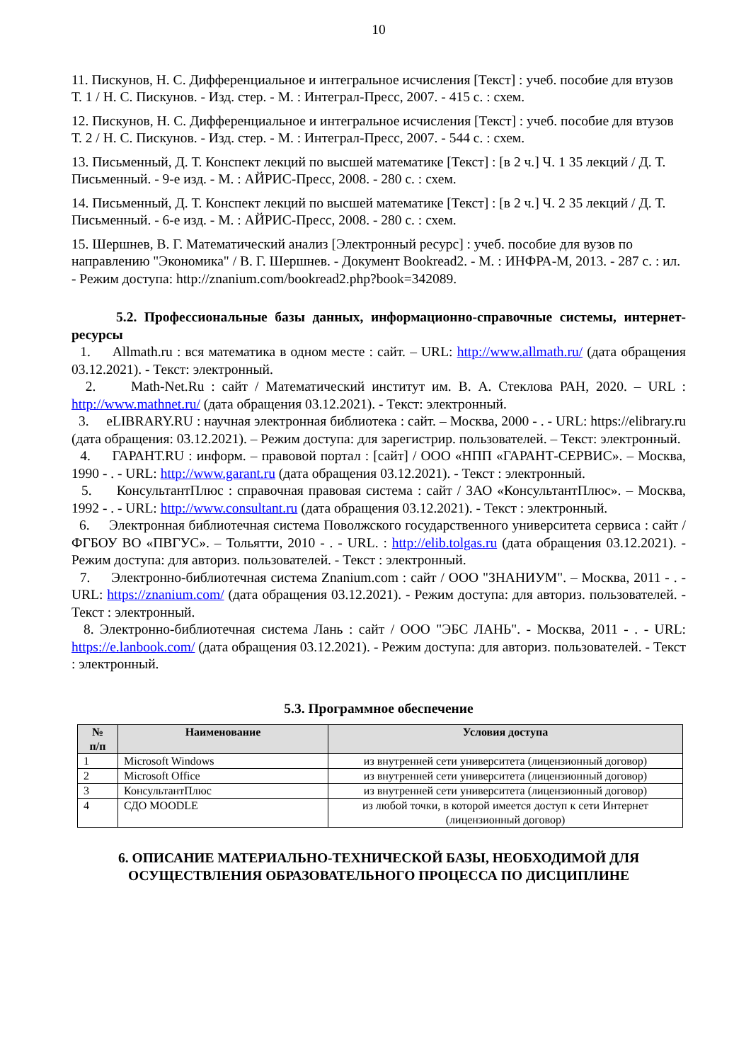10
11. Пискунов, Н. С. Дифференциальное и интегральное исчисления [Текст] : учеб. пособие для втузов Т. 1 / Н. С. Пискунов. - Изд. стер. - М. : Интеграл-Пресс, 2007. - 415 с. : схем.
12. Пискунов, Н. С. Дифференциальное и интегральное исчисления [Текст] : учеб. пособие для втузов Т. 2 / Н. С. Пискунов. - Изд. стер. - М. : Интеграл-Пресс, 2007. - 544 с. : схем.
13. Письменный, Д. Т. Конспект лекций по высшей математике [Текст] : [в 2 ч.] Ч. 1 35 лекций / Д. Т. Письменный. - 9-е изд. - М. : АЙРИС-Пресс, 2008. - 280 с. : схем.
14. Письменный, Д. Т. Конспект лекций по высшей математике [Текст] : [в 2 ч.] Ч. 2 35 лекций / Д. Т. Письменный. - 6-е изд. - М. : АЙРИС-Пресс, 2008. - 280 с. : схем.
15. Шершнев, В. Г. Математический анализ [Электронный ресурс] : учеб. пособие для вузов по направлению "Экономика" / В. Г. Шершнев. - Документ Bookread2. - М. : ИНФРА-М, 2013. - 287 с. : ил. - Режим доступа: http://znanium.com/bookread2.php?book=342089.
5.2. Профессиональные базы данных, информационно-справочные системы, интернет-ресурсы
1. Allmath.ru : вся математика в одном месте : сайт. – URL: http://www.allmath.ru/ (дата обращения 03.12.2021). - Текст: электронный.
2. Math-Net.Ru : сайт / Математический институт им. В. А. Стеклова РАН, 2020. – URL : http://www.mathnet.ru/ (дата обращения 03.12.2021). - Текст: электронный.
3. eLIBRARY.RU : научная электронная библиотека : сайт. – Москва, 2000 - . - URL: https://elibrary.ru (дата обращения: 03.12.2021). – Режим доступа: для зарегистрир. пользователей. – Текст: электронный.
4. ГАРАНТ.RU : информ. – правовой портал : [сайт] / ООО «НПП «ГАРАНТ-СЕРВИС». – Москва, 1990 - . - URL: http://www.garant.ru (дата обращения 03.12.2021). - Текст : электронный.
5. КонсультантПлюс : справочная правовая система : сайт / ЗАО «КонсультантПлюс». – Москва, 1992 - . - URL: http://www.consultant.ru (дата обращения 03.12.2021). - Текст : электронный.
6. Электронная библиотечная система Поволжского государственного университета сервиса : сайт / ФГБОУ ВО «ПВГУС». – Тольятти, 2010 - . - URL. : http://elib.tolgas.ru (дата обращения 03.12.2021). - Режим доступа: для авториз. пользователей. - Текст : электронный.
7. Электронно-библиотечная система Znanium.com : сайт / ООО "ЗНАНИУМ". – Москва, 2011 - . - URL: https://znanium.com/ (дата обращения 03.12.2021). - Режим доступа: для авториз. пользователей. - Текст : электронный.
8. Электронно-библиотечная система Лань : сайт / ООО "ЭБС ЛАНЬ". - Москва, 2011 - . - URL: https://e.lanbook.com/ (дата обращения 03.12.2021). - Режим доступа: для авториз. пользователей. - Текст : электронный.
5.3. Программное обеспечение
| № п/п | Наименование | Условия доступа |
| --- | --- | --- |
| 1 | Microsoft Windows | из внутренней сети университета (лицензионный договор) |
| 2 | Microsoft Office | из внутренней сети университета (лицензионный договор) |
| 3 | КонсультантПлюс | из внутренней сети университета (лицензионный договор) |
| 4 | СДО MOODLE | из любой точки, в которой имеется доступ к сети Интернет (лицензионный договор) |
6. ОПИСАНИЕ МАТЕРИАЛЬНО-ТЕХНИЧЕСКОЙ БАЗЫ, НЕОБХОДИМОЙ ДЛЯ ОСУЩЕСТВЛЕНИЯ ОБРАЗОВАТЕЛЬНОГО ПРОЦЕССА ПО ДИСЦИПЛИНЕ